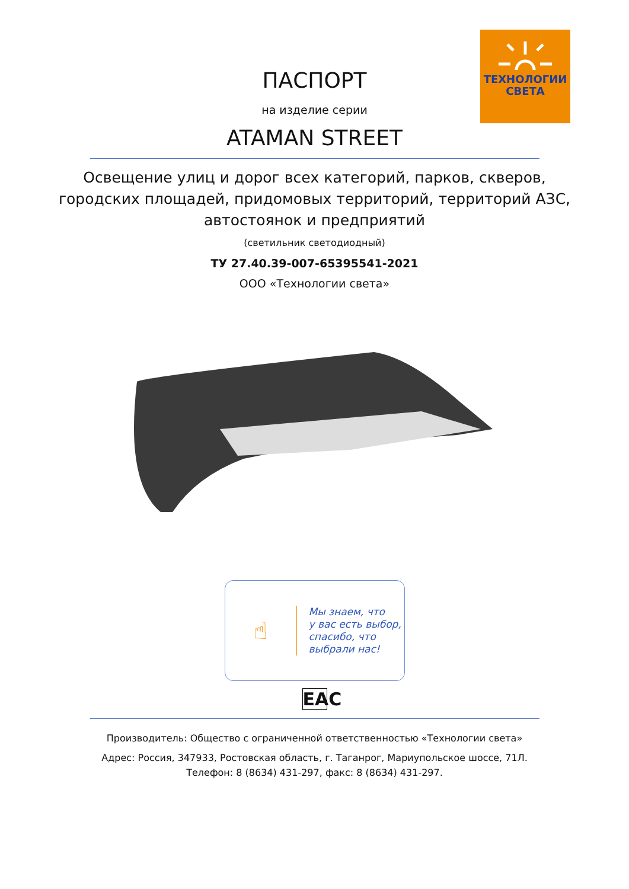ТЕХНОЛОГИИ
СВЕТА
ПАСПОРТ
на изделие серии
ATAMAN STREET
Освещение улиц и дорог всех категорий, парков, скверов,
городских площадей, придомовых территорий, территорий АЗС,
автостоянок и предприятий
(светильник светодиодный)
ТУ 27.40.39-007-65395541-2021
ООО «Технологии света»
☝
Мы знаем, что
у вас есть выбор,
спасибо, что
выбрали нас!
EAC
Производитель: Общество с ограниченной ответственностью «Технологии света»
Адрес: Россия, 347933, Ростовская область, г. Таганрог, Мариупольское шоссе, 71Л.
Телефон: 8 (8634) 431-297, факс: 8 (8634) 431-297.